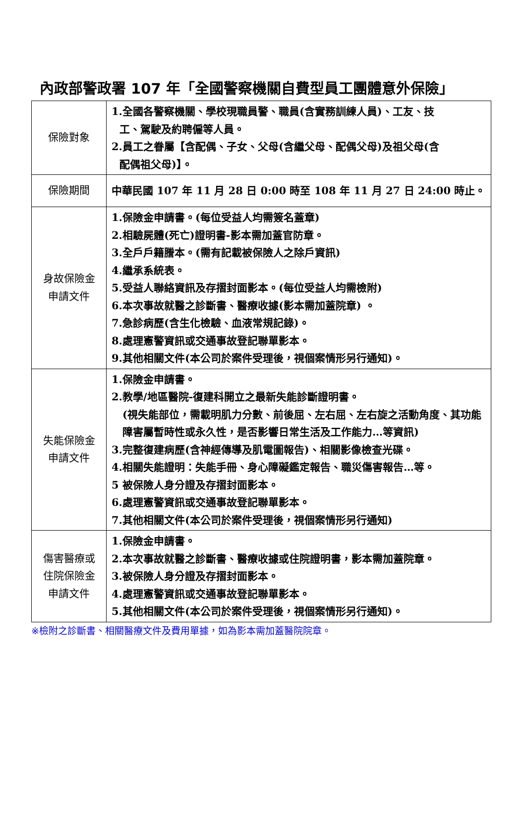內政部警政署 107 年「全國警察機關自費型員工團體意外保險」
| 保險對象 | 1.全國各警察機關、學校現職員警、職員(含實務訓練人員)、工友、技 工、駕駛及約聘僱等人員。 2.員工之眷屬【含配偶、子女、父母(含繼父母、配偶父母)及祖父母(含 配偶祖父母)】。 |
| 保險期間 | 中華民國 107 年 11 月 28 日 0:00 時至 108 年 11 月 27 日 24:00 時止。 |
| 身故保險金 申請文件 | 1.保險金申請書。(每位受益人均需簽名蓋章) 2.相驗屍體(死亡)證明書-影本需加蓋官防章。 3.全戶戶籍謄本。(需有記載被保險人之除戶資訊) 4.繼承系統表。 5.受益人聯絡資訊及存摺封面影本。(每位受益人均需檢附) 6.本次事故就醫之診斷書、醫療收據(影本需加蓋院章) 。 7.急診病歷(含生化檢驗、血液常規記錄)。 8.處理憲警資訊或交通事故登記聯單影本。 9.其他相關文件(本公司於案件受理後，視個案情形另行通知)。 |
| 失能保險金 申請文件 | 1.保險金申請書。 2.教學/地區醫院-復建科開立之最新失能診斷證明書。 (視失能部位，需載明肌力分數、前後屈、左右屈、左右旋之活動角度、其功能障害屬暫時性或永久性，是否影響日常生活及工作能力…等資訊) 3.完整復建病歷(含神經傳導及肌電圖報告)、相關影像檢查光碟。 4.相關失能證明：失能手冊、身心障礙鑑定報告、職災傷害報告…等。 5 被保險人身分證及存摺封面影本。 6.處理憲警資訊或交通事故登記聯單影本。 7.其他相關文件(本公司於案件受理後，視個案情形另行通知) |
| 傷害醫療或 住院保險金 申請文件 | 1.保險金申請書。 2.本次事故就醫之診斷書、醫療收據或住院證明書，影本需加蓋院章。 3.被保險人身分證及存摺封面影本。 4.處理憲警資訊或交通事故登記聯單影本。 5.其他相關文件(本公司於案件受理後，視個案情形另行通知)。 |
※檢附之診斷書、相關醫療文件及費用單據，如為影本需加蓋醫院院章。